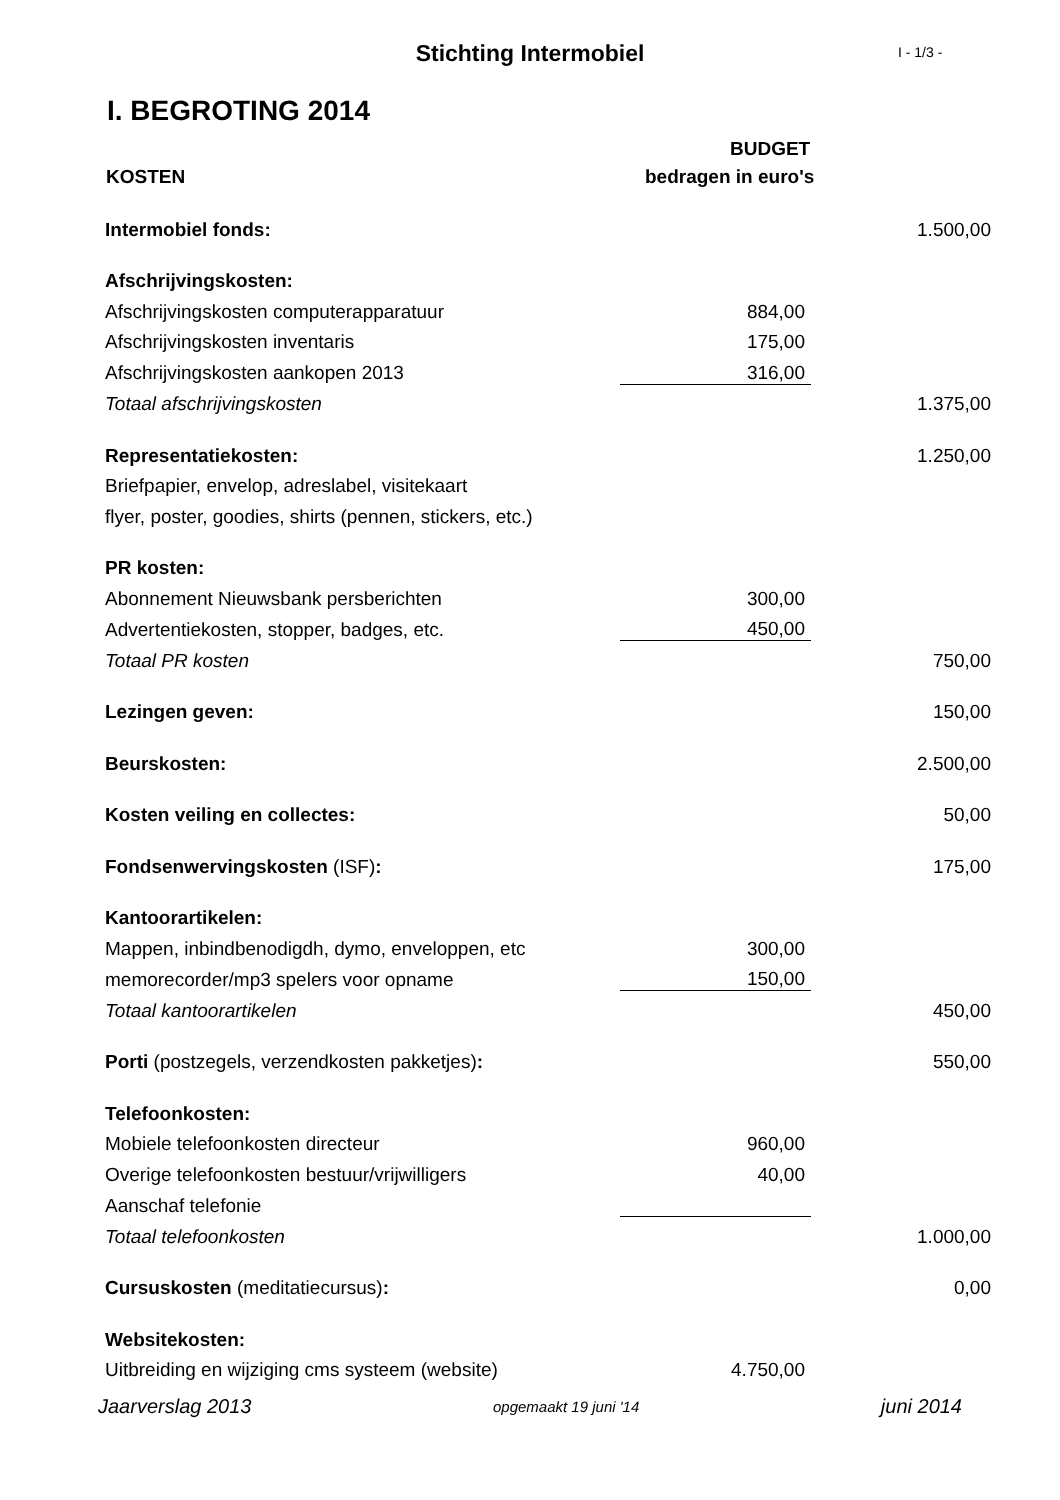Stichting Intermobiel
I - 1/3 -
I. BEGROTING 2014
| | BUDGET | |
| KOSTEN | bedragen in euro's | |
| Intermobiel fonds: | | 1.500,00 |
| Afschrijvingskosten: | | |
| Afschrijvingskosten computerapparatuur | 884,00 | |
| Afschrijvingskosten inventaris | 175,00 | |
| Afschrijvingskosten aankopen 2013 | 316,00 | |
| Totaal afschrijvingskosten | | 1.375,00 |
| Representatiekosten: | | 1.250,00 |
| Briefpapier, envelop, adreslabel, visitekaart | | |
| flyer, poster, goodies, shirts (pennen, stickers, etc.) | | |
| PR kosten: | | |
| Abonnement Nieuwsbank persberichten | 300,00 | |
| Advertentiekosten, stopper, badges, etc. | 450,00 | |
| Totaal PR kosten | | 750,00 |
| Lezingen geven: | | 150,00 |
| Beurskosten: | | 2.500,00 |
| Kosten veiling en collectes: | | 50,00 |
| Fondsenwervingskosten (ISF) : | | 175,00 |
| Kantoorartikelen: | | |
| Mappen, inbindbenodigdh, dymo, enveloppen, etc | 300,00 | |
| memorecorder/mp3 spelers voor opname | 150,00 | |
| Totaal kantoorartikelen | | 450,00 |
| Porti (postzegels, verzendkosten pakketjes) : | | 550,00 |
| Telefoonkosten: | | |
| Mobiele telefoonkosten directeur | 960,00 | |
| Overige telefoonkosten bestuur/vrijwilligers | 40,00 | |
| Aanschaf telefonie | | |
| Totaal telefoonkosten | | 1.000,00 |
| Cursuskosten (meditatiecursus) : | | 0,00 |
| Websitekosten: | | |
| Uitbreiding en wijziging cms systeem (website) | 4.750,00 | |
Jaarverslag 2013 opgemaakt 19 juni '14 juni 2014